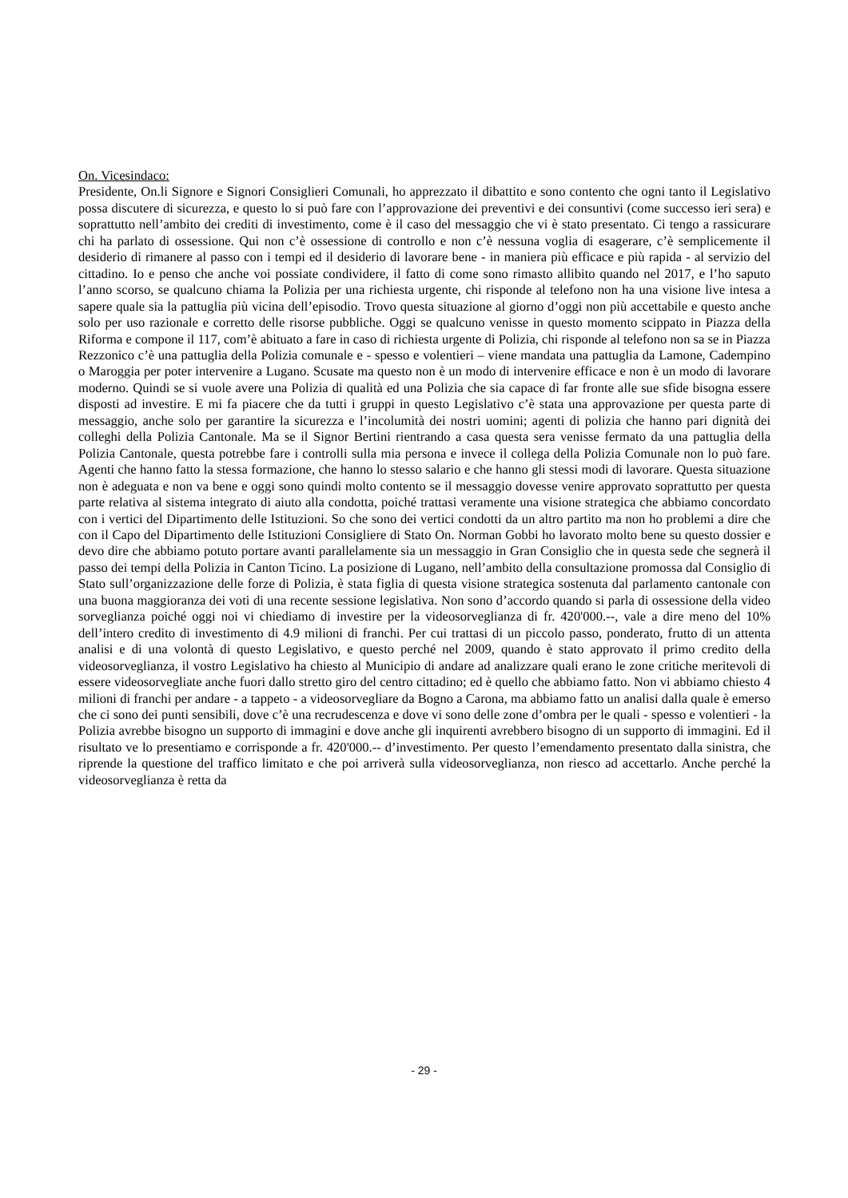On. Vicesindaco:
Presidente, On.li Signore e Signori Consiglieri Comunali, ho apprezzato il dibattito e sono contento che ogni tanto il Legislativo possa discutere di sicurezza, e questo lo si può fare con l’approvazione dei preventivi e dei consuntivi (come successo ieri sera) e soprattutto nell’ambito dei crediti di investimento, come è il caso del messaggio che vi è stato presentato. Ci tengo a rassicurare chi ha parlato di ossessione. Qui non c’è ossessione di controllo e non c’è nessuna voglia di esagerare, c’è semplicemente il desiderio di rimanere al passo con i tempi ed il desiderio di lavorare bene - in maniera più efficace e più rapida - al servizio del cittadino. Io e penso che anche voi possiate condividere, il fatto di come sono rimasto allibito quando nel 2017, e l’ho saputo l’anno scorso, se qualcuno chiama la Polizia per una richiesta urgente, chi risponde al telefono non ha una visione live intesa a sapere quale sia la pattuglia più vicina dell’episodio. Trovo questa situazione al giorno d’oggi non più accettabile e questo anche solo per uso razionale e corretto delle risorse pubbliche. Oggi se qualcuno venisse in questo momento scippato in Piazza della Riforma e compone il 117, com’è abituato a fare in caso di richiesta urgente di Polizia, chi risponde al telefono non sa se in Piazza Rezzonico c’è una pattuglia della Polizia comunale e - spesso e volentieri – viene mandata una pattuglia da Lamone, Cadempino o Maroggia per poter intervenire a Lugano. Scusate ma questo non è un modo di intervenire efficace e non è un modo di lavorare moderno. Quindi se si vuole avere una Polizia di qualità ed una Polizia che sia capace di far fronte alle sue sfide bisogna essere disposti ad investire. E mi fa piacere che da tutti i gruppi in questo Legislativo c’è stata una approvazione per questa parte di messaggio, anche solo per garantire la sicurezza e l’incolumità dei nostri uomini; agenti di polizia che hanno pari dignità dei colleghi della Polizia Cantonale. Ma se il Signor Bertini rientrando a casa questa sera venisse fermato da una pattuglia della Polizia Cantonale, questa potrebbe fare i controlli sulla mia persona e invece il collega della Polizia Comunale non lo può fare. Agenti che hanno fatto la stessa formazione, che hanno lo stesso salario e che hanno gli stessi modi di lavorare. Questa situazione non è adeguata e non va bene e oggi sono quindi molto contento se il messaggio dovesse venire approvato soprattutto per questa parte relativa al sistema integrato di aiuto alla condotta, poiché trattasi veramente una visione strategica che abbiamo concordato con i vertici del Dipartimento delle Istituzioni. So che sono dei vertici condotti da un altro partito ma non ho problemi a dire che con il Capo del Dipartimento delle Istituzioni Consigliere di Stato On. Norman Gobbi ho lavorato molto bene su questo dossier e devo dire che abbiamo potuto portare avanti parallelamente sia un messaggio in Gran Consiglio che in questa sede che segnerà il passo dei tempi della Polizia in Canton Ticino. La posizione di Lugano, nell’ambito della consultazione promossa dal Consiglio di Stato sull’organizzazione delle forze di Polizia, è stata figlia di questa visione strategica sostenuta dal parlamento cantonale con una buona maggioranza dei voti di una recente sessione legislativa. Non sono d’accordo quando si parla di ossessione della video sorveglianza poiché oggi noi vi chiediamo di investire per la videosorveglianza di fr. 420'000.--, vale a dire meno del 10% dell’intero credito di investimento di 4.9 milioni di franchi. Per cui trattasi di un piccolo passo, ponderato, frutto di un attenta analisi e di una volontà di questo Legislativo, e questo perché nel 2009, quando è stato approvato il primo credito della videosorveglianza, il vostro Legislativo ha chiesto al Municipio di andare ad analizzare quali erano le zone critiche meritevoli di essere videosorvegliate anche fuori dallo stretto giro del centro cittadino; ed è quello che abbiamo fatto. Non vi abbiamo chiesto 4 milioni di franchi per andare - a tappeto - a videosorvegliare da Bogno a Carona, ma abbiamo fatto un analisi dalla quale è emerso che ci sono dei punti sensibili, dove c’è una recrudescenza e dove vi sono delle zone d’ombra per le quali - spesso e volentieri - la Polizia avrebbe bisogno un supporto di immagini e dove anche gli inquirenti avrebbero bisogno di un supporto di immagini. Ed il risultato ve lo presentiamo e corrisponde a fr. 420'000.-- d’investimento. Per questo l’emendamento presentato dalla sinistra, che riprende la questione del traffico limitato e che poi arriverà sulla videosorveglianza, non riesco ad accettarlo. Anche perché la videosorveglianza è retta da
- 29 -